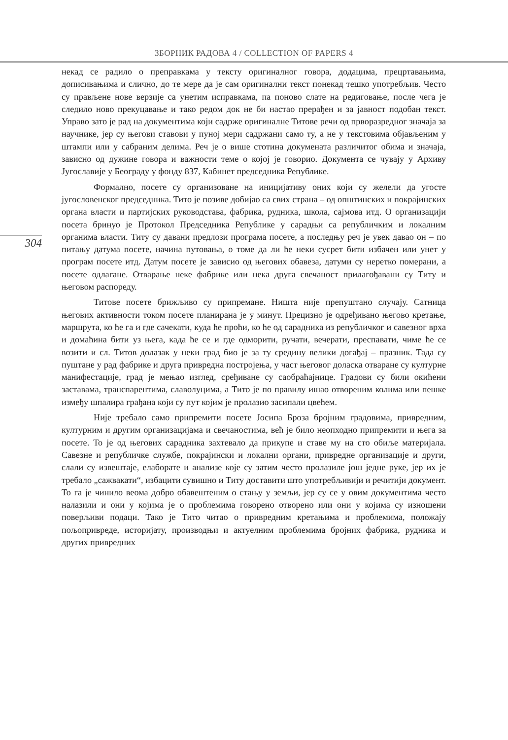ЗБОРНИК РАДОВА 4 / COLLECTION OF PAPERS 4
304
некад се радило о преправкама у тексту оригиналног говора, додацима, прецртавањима, дописивањима и слично, до те мере да је сам оригинални текст понекад тешко употребљив. Често су прављене нове верзије са унетим исправкама, па поново слате на редиговање, после чега је следило ново прекуцавање и тако редом док не би настао прерађен и за јавност подобан текст. Управо зато је рад на документима који садрже оригиналне Титове речи од прворазредног значаја за научнике, јер су његови ставови у пуној мери садржани само ту, а не у текстовима објављеним у штампи или у сабраним делима. Реч је о више стотина докумената различитог обима и значаја, зависно од дужине говора и важности теме о којој је говорио. Документа се чувају у Архиву Југославије у Београду у фонду 837, Кабинет председника Републике.
Формално, посете су организоване на иницијативу оних који су желели да угосте југословенског председника. Тито је позиве добијао са свих страна – од општинских и покрајинских органа власти и партијских руководстава, фабрика, рудника, школа, сајмова итд. О организацији посета бринуо је Протокол Председника Републике у сарадњи са републичким и локалним органима власти. Титу су давани предлози програма посете, а последњу реч је увек давао он – по питању датума посете, начина путовања, о томе да ли ће неки сусрет бити избачен или унет у програм посете итд. Датум посете је зависио од његових обавеза, датуми су неретко померани, а посете одлагане. Отварање неке фабрике или нека друга свечаност прилагођавани су Титу и његовом распореду.
Титове посете брижљиво су припремане. Ништа није препуштано случају. Сатница његових активности током посете планирана је у минут. Прецизно је одређивано његово кретање, маршрута, ко ће га и где сачекати, куда ће проћи, ко ће од сарадника из републичког и савезног врха и домаћина бити уз њега, када ће се и где одморити, ручати, вечерати, преспавати, чиме ће се возити и сл. Титов долазак у неки град био је за ту средину велики догађај – празник. Тада су пуштане у рад фабрике и друга привредна постројења, у част његовог доласка отваране су културне манифестације, град је мењао изглед, сређиване су саобраћајнице. Градови су били окићени заставама, транспарентима, славолуцима, а Тито је по правилу ишао отвореним колима или пешке између шпалира грађана који су пут којим је пролазио засипали цвећем.
Није требало само припремити посете Јосипа Броза бројним градовима, привредним, културним и другим организацијама и свечаностима, већ је било неопходно припремити и њега за посете. То је од његових сарадника захтевало да прикупе и ставе му на сто обиље материјала. Савезне и републичке службе, покрајински и локални органи, привредне организације и други, слали су извештаје, елаборате и анализе које су затим често пролазиле још једне руке, јер их је требало „сажвакати“, избацити сувишно и Титу доставити што употребљивији и речитији документ. То га је чинило веома добро обавештеним о стању у земљи, јер су се у овим документима често налазили и они у којима је о проблемима говорено отворено или они у којима су изношени поверљиви подаци. Тако је Тито читао о привредним кретањима и проблемима, положају пољопривреде, историјату, производњи и актуелним проблемима бројних фабрика, рудника и других привредних